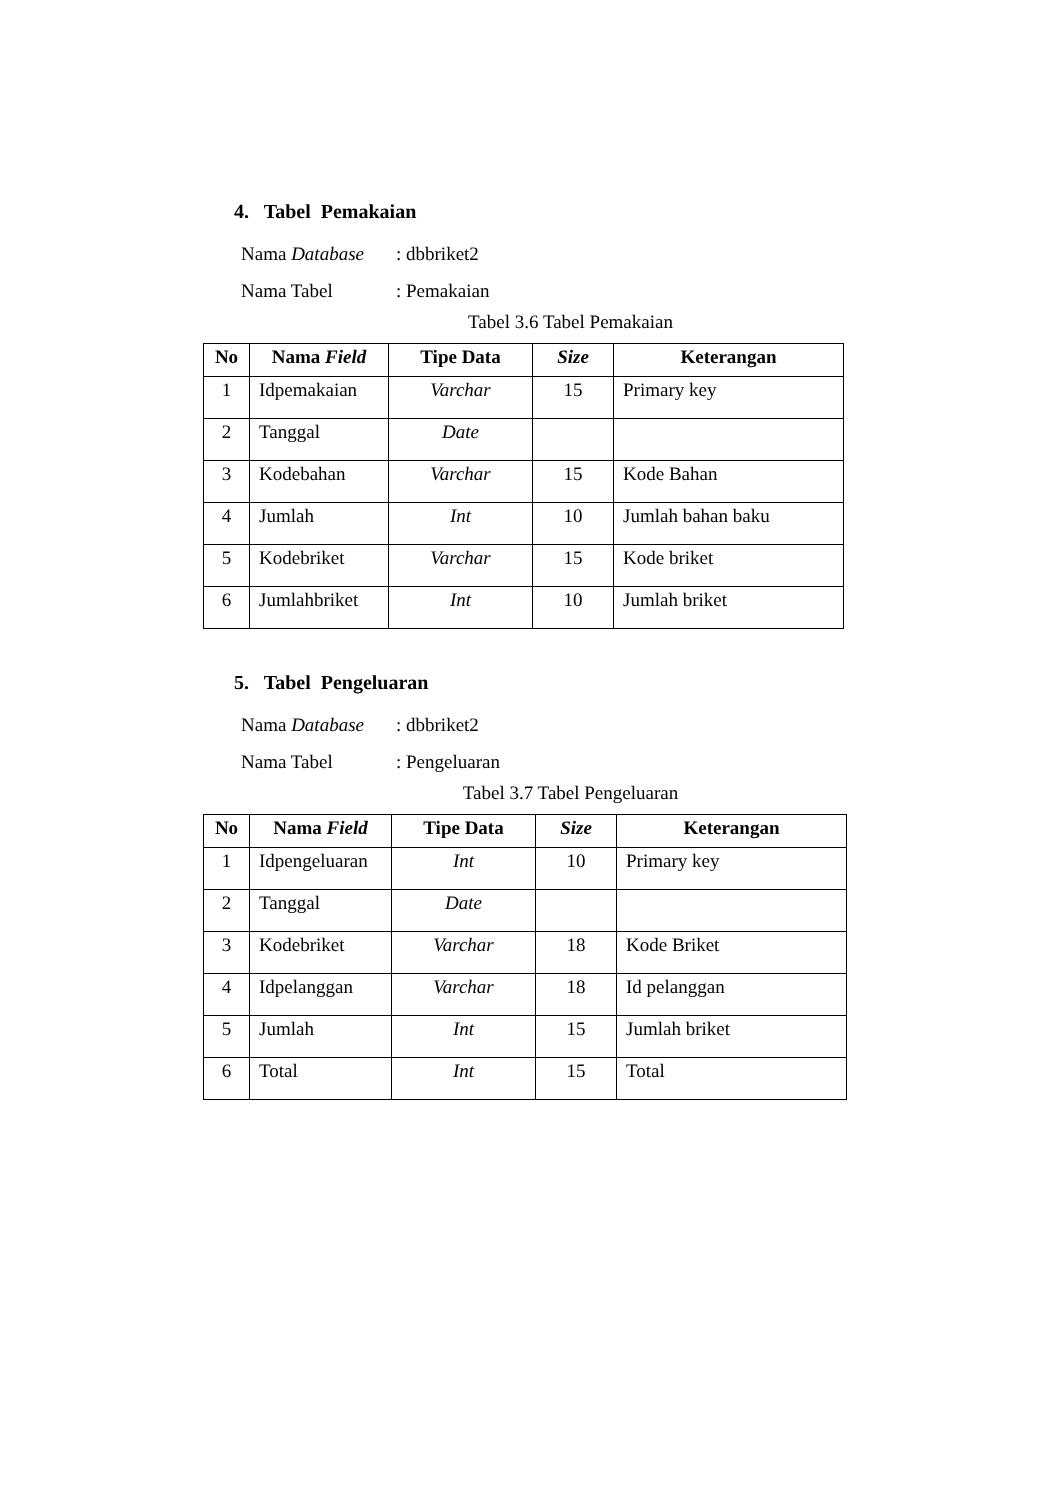4. Tabel Pemakaian
Nama Database: dbbriket2
Nama Tabel: Pemakaian
Tabel 3.6 Tabel Pemakaian
| No | Nama Field | Tipe Data | Size | Keterangan |
| --- | --- | --- | --- | --- |
| 1 | Idpemakaian | Varchar | 15 | Primary key |
| 2 | Tanggal | Date | | |
| 3 | Kodebahan | Varchar | 15 | Kode Bahan |
| 4 | Jumlah | Int | 10 | Jumlah bahan baku |
| 5 | Kodebriket | Varchar | 15 | Kode briket |
| 6 | Jumlahbriket | Int | 10 | Jumlah briket |
5. Tabel Pengeluaran
Nama Database: dbbriket2
Nama Tabel: Pengeluaran
Tabel 3.7 Tabel Pengeluaran
| No | Nama Field | Tipe Data | Size | Keterangan |
| --- | --- | --- | --- | --- |
| 1 | Idpengeluaran | Int | 10 | Primary key |
| 2 | Tanggal | Date | | |
| 3 | Kodebriket | Varchar | 18 | Kode Briket |
| 4 | Idpelanggan | Varchar | 18 | Id pelanggan |
| 5 | Jumlah | Int | 15 | Jumlah briket |
| 6 | Total | Int | 15 | Total |